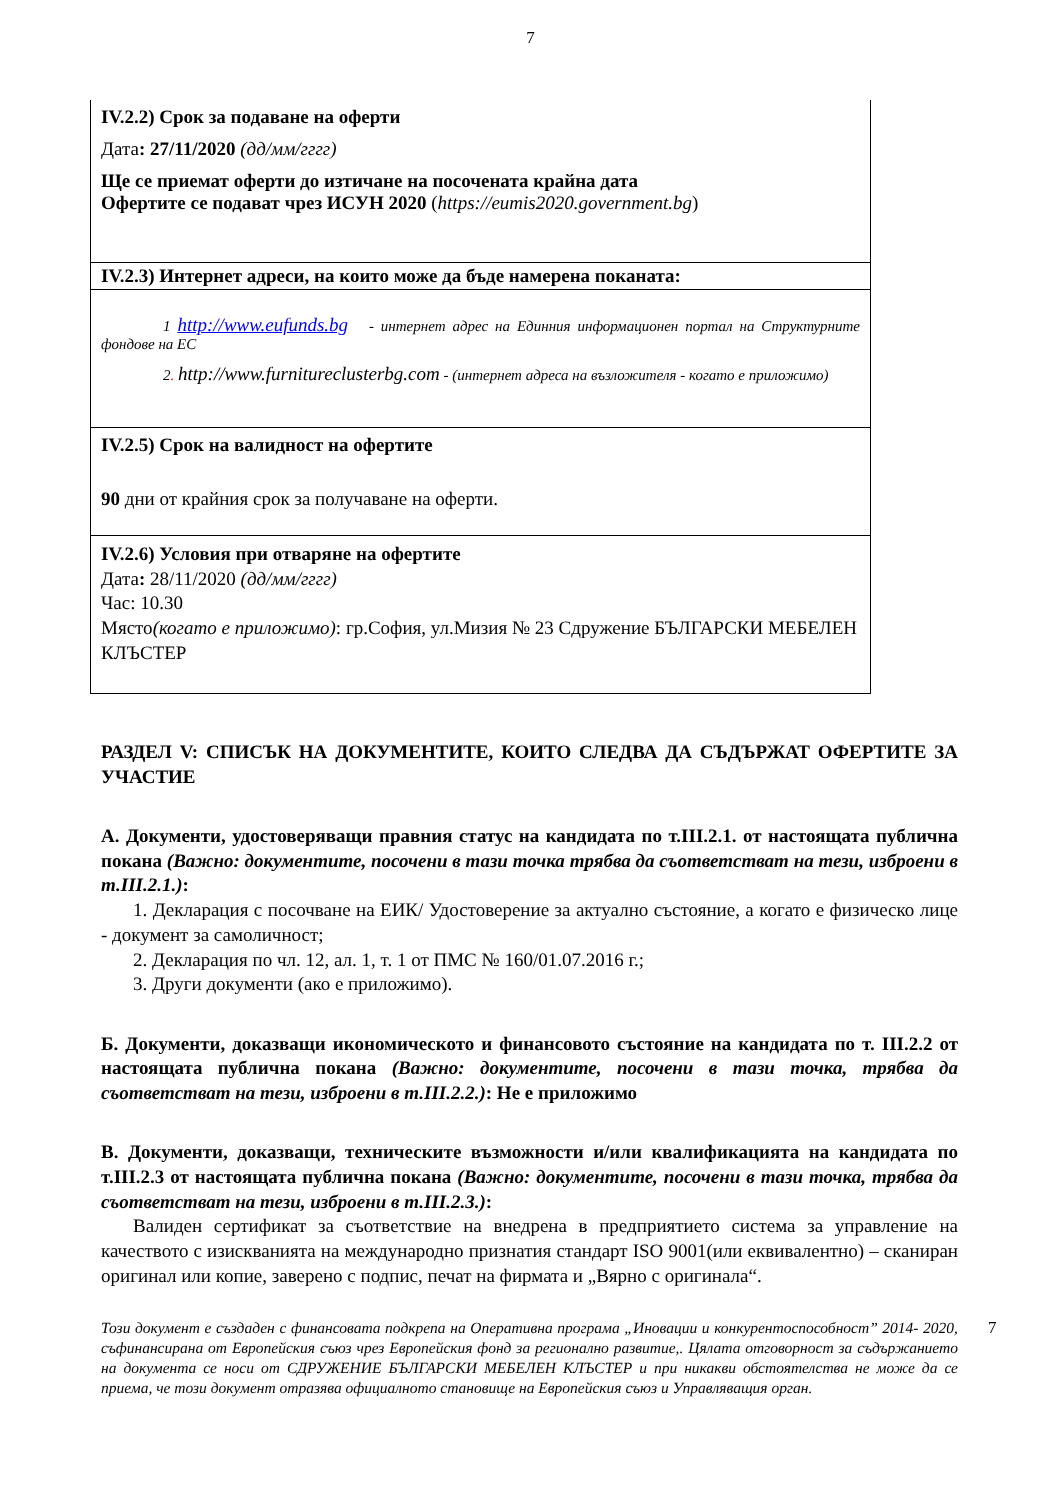7
| IV.2.2) Срок за подаване на оферти Дата : 27/11/2020 (дд/мм/гггг) Ще се приемат оферти до изтичане на посочената крайна дата Офертите се подават чрез ИСУН 2020 ( https://eumis2020.government.bg ) |
| IV.2.3) Интернет адреси, на които може да бъде намерена поканата: |
| 1 http://www.eufunds.bg - интернет адрес на Единния информационен портал на Структурните фондове на ЕС 2 . http://www.furnitureclusterbg.com - (интернет адреса на възложителя - когато е приложимо) |
| IV.2.5) Срок на валидност на офертите 90 дни от крайния срок за получаване на оферти. |
| IV.2.6) Условия при отваряне на офертите Дата : 28/11/2020 (дд/мм/гггг) Час: 10.30 Място (когато е приложимо) : гр.София, ул.Мизия № 23 Сдружение БЪЛГАРСКИ МЕБЕЛЕН КЛЪСТЕР |
РАЗДЕЛ V: СПИСЪК НА ДОКУМЕНТИТЕ, КОИТО СЛЕДВА ДА СЪДЪРЖАТ ОФЕРТИТЕ ЗА УЧАСТИЕ
А. Документи, удостоверяващи правния статус на кандидата по т.III.2.1. от настоящата публична покана (Важно: документите, посочени в тази точка трябва да съответстват на тези, изброени в т.III.2.1.):
1. Декларация с посочване на ЕИК/ Удостоверение за актуално състояние, а когато е физическо лице - документ за самоличност;
2. Декларация по чл. 12, ал. 1, т. 1 от ПМС № 160/01.07.2016 г.;
3. Други документи (ако е приложимо).
Б. Документи, доказващи икономическото и финансовото състояние на кандидата по т. III.2.2 от настоящата публична покана (Важно: документите, посочени в тази точка, трябва да съответстват на тези, изброени в т.III.2.2.): Не е приложимо
В. Документи, доказващи, техническите възможности и/или квалификацията на кандидата по т.III.2.3 от настоящата публична покана (Важно: документите, посочени в тази точка, трябва да съответстват на тези, изброени в т.III.2.3.):
Валиден сертификат за съответствие на внедрена в предприятието система за управление на качеството с изискванията на международно признатия стандарт ISO 9001(или еквивалентно) – сканиран оригинал или копие, заверено с подпис, печат на фирмата и „Вярно с оригинала“.
Този документ е създаден с финансовата подкрепа на Оперативна програма „Иновации и конкурентоспособност” 2014- 2020, съфинансирана от Европейския съюз чрез Европейския фонд за регионално развитие,. Цялата отговорност за съдържанието на документа се носи от СДРУЖЕНИЕ БЪЛГАРСКИ МЕБЕЛЕН КЛЪСТЕР и при никакви обстоятелства не може да се приема, че този документ отразява официалното становище на Европейския съюз и Управляващия орган.
7